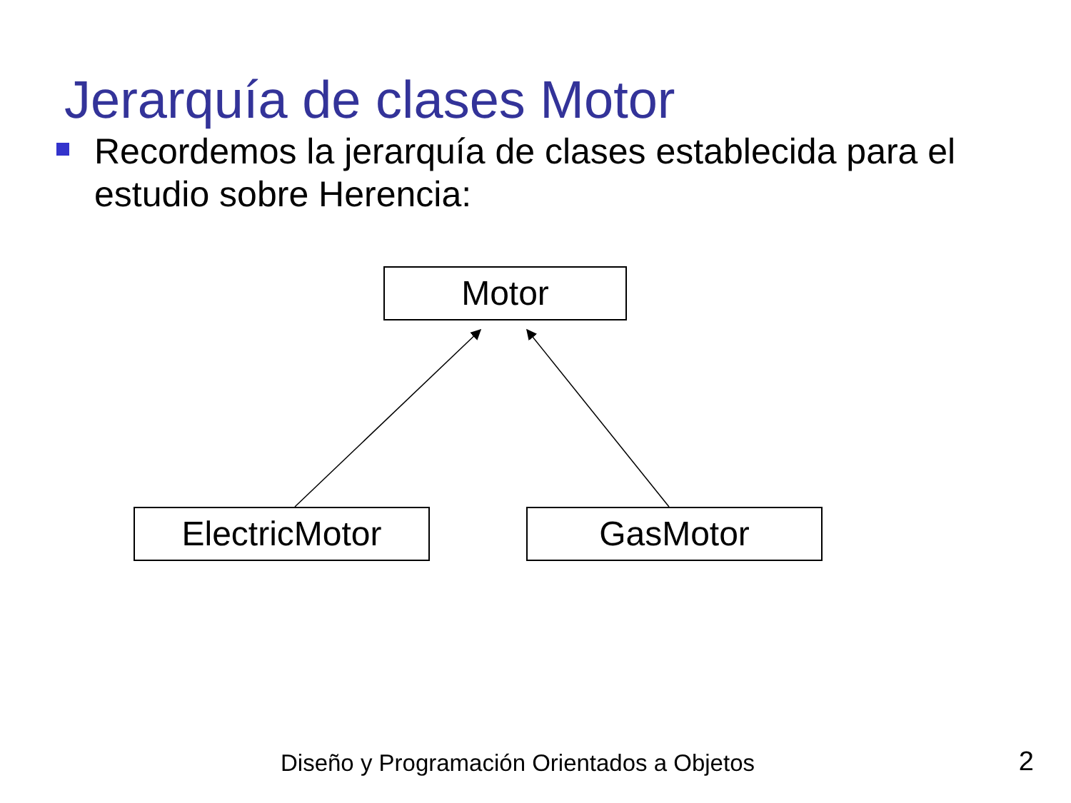Jerarquía de clases Motor
Recordemos la jerarquía de clases establecida para el estudio sobre Herencia:
Motor
ElectricMotor GasMotor
Diseño y Programación Orientados a Objetos 2